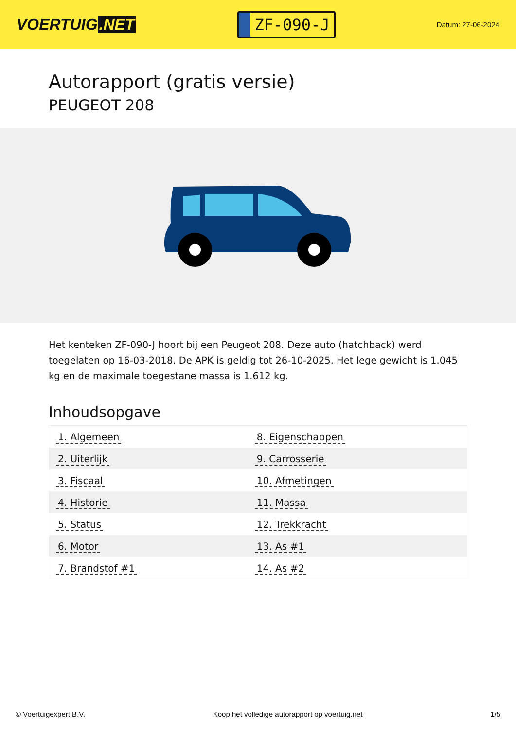VOERTUIG.NET
ZF-090-J
Datum: 27-06-2024
Autorapport (gratis versie)
PEUGEOT 208
Het kenteken ZF-090-J hoort bij een Peugeot 208. Deze auto (hatchback) werd toegelaten op 16-03-2018. De APK is geldig tot 26-10-2025. Het lege gewicht is 1.045 kg en de maximale toegestane massa is 1.612 kg.
Inhoudsopgave
| 1. Algemeen | 8. Eigenschappen |
| 2. Uiterlijk | 9. Carrosserie |
| 3. Fiscaal | 10. Afmetingen |
| 4. Historie | 11. Massa |
| 5. Status | 12. Trekkracht |
| 6. Motor | 13. As #1 |
| 7. Brandstof #1 | 14. As #2 |
© Voertuigexpert B.V. Koop het volledige autorapport op voertuig.net 1/5